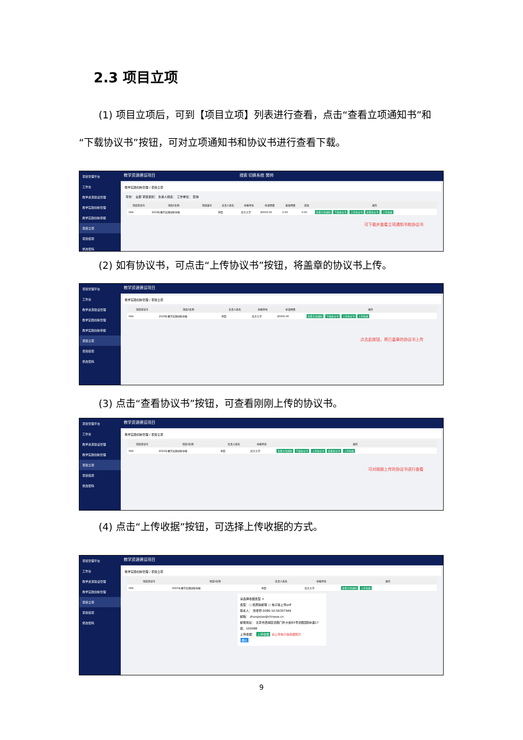2.3 项目立项
(1) 项目立项后，可到【项目立项】列表进行查看，点击“查看立项通知书”和“下载协议书”按钮，可对立项通知书和协议书进行查看下载。
项目管理平台
工作台
教学资源建设管理
教学实践创新管理
教学实践创新申报
项目立项
项目结项
修改密码
教学资源建设项目 　　　　　　　　　　　　　　　　　　　　　搜索 切换系统 樊帅
教学实践创新管理 / 项目立项
年份： 全部 项目类别： 负责人姓名： 工作单位： 查询
| 项目登记号 | 项目1名称 | 项目编号 | 负责人姓名 | 申报单位 | 申请经费 | 批准经费 | 首款 | 操作 |
| --- | --- | --- | --- | --- | --- | --- | --- | --- |
| 069 | 2023年教学实践创新申报 | | 李四 | 北京大学 | 20000.00 | 0.00 | 0.00 | 查看立项通知 下载协议书 上传协议书 查看协议书 上传收据 |
可下载并查看立项通知书和协议书
(2) 如有协议书，可点击“上传协议书”按钮，将盖章的协议书上传。
项目管理平台
工作台
教学资源建设管理
教学实践创新管理
教学实践创新申报
项目立项
项目结项
修改密码
教学资源建设项目
教学实践创新管理 / 项目立项
| 项目登记号 | 项目1名称 | 负责人姓名 | 申报单位 | 申请经费 | 操作 |
| --- | --- | --- | --- | --- | --- |
| 069 | 2023年教学实践创新申报 | 李四 | 北京大学 | 20000.00 | 查看立项通知 下载协议书 上传协议书 上传收据 |
点击此按钮，将已盖章的协议书上传
(3) 点击“查看协议书”按钮，可查看刚刚上传的协议书。
项目管理平台
工作台
教学资源建设管理
教学实践创新管理
项目立项
项目结项
修改密码
教学资源建设项目
教学实践创新管理 / 项目立项
| 项目登记号 | 项目1名称 | 负责人姓名 | 申报单位 | 操作 |
| --- | --- | --- | --- | --- |
| 069 | 2023年教学实践创新申报 | 李四 | 北京大学 | 查看立项通知 下载协议书 上传协议书 查看协议书 上传收据 |
可对刚刚上传的协议书进行查看
(4) 点击“上传收据”按钮，可选择上传收据的方式。
项目管理平台
工作台
教学资源建设管理
教学实践创新管理
项目立项
项目结项
修改密码
教学资源建设项目
教学实践创新管理 / 项目立项
| 项目登记号 | 项目1名称 | 负责人姓名 | 申报单位 | 操作 |
| --- | --- | --- | --- | --- |
| 069 | 2023年教学实践创新申报 | 李四 | 北京大学 | 查看立项通知 上传收据 |
请选择收据类型 ×
类型：○ 纸质版邮寄 ○ 电子版上传pdf
联系人： 张老师 0086-10-59307569
邮箱： zhangxiao@chinese.cn
邮寄地址： 北京市西城区德胜门外大街83号德胜国际B座17层，100088
上传收据： 上传收据 请上传电子版收据照片
确认
9